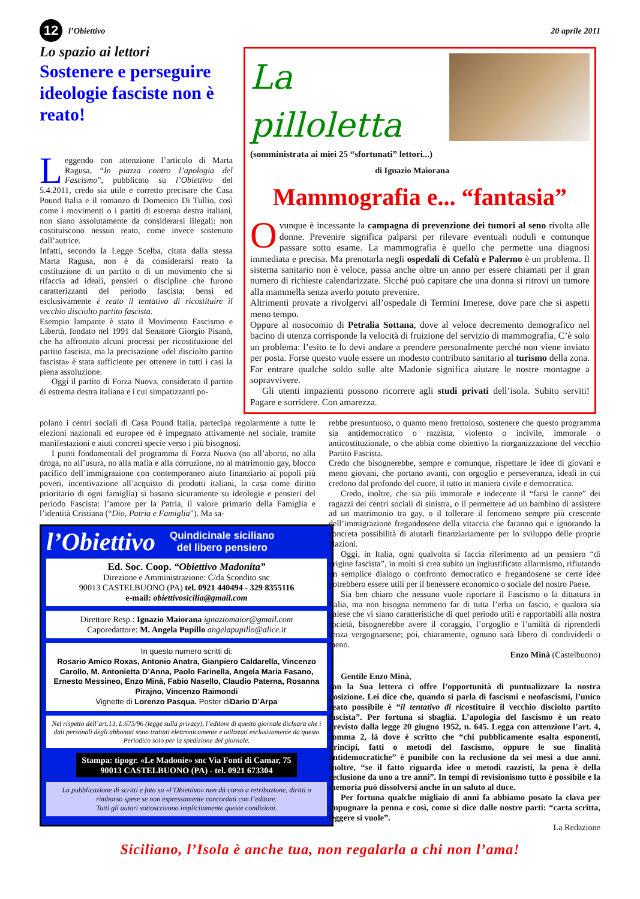12
l’Obiettivo
20 aprile 2011
Lo spazio ai lettori
Sostenere e perseguire ideologie fasciste non è reato!
Leggendo con attenzione l’articolo di Marta Ragusa, “In piazza contro l’apologia del Fascismo”, pubblicato su l’Obiettivo del 5.4.2011, credo sia utile e corretto precisare che Casa Pound Italia e il romanzo di Domenico Di Tullio, così come i movimenti o i partiti di estrema destra italiani, non siano assolutamente da considerarsi illegali: non costituiscono nessun reato, come invece sostenuto dall’autrice.
Infatti, secondo la Legge Scelba, citata dalla stessa Marta Ragusa, non è da considerarsi reato la costituzione di un partito o di un movimento che si rifaccia ad ideali, pensieri o discipline che furono caratterizzanti del periodo fascista; bensì ed esclusivamente è reato il tentativo di ricostituire il vecchio disciolto partito fascista.
Esempio lampante è stato il Movimento Fascismo e Libertà, fondato nel 1991 dal Senatore Giorgio Pisanò, che ha affrontato alcuni processi per ricostituzione del partito fascista, ma la precisazione «del disciolto partito fascista» è stata sufficiente per ottenere in tutti i casi la piena assoluzione.
Oggi il partito di Forza Nuova, considerato il partito di estrema destra italiana e i cui simpatizzanti po-
La pilloletta
(somministrata ai miei 25 “sfortunati” lettori...)
di Ignazio Maiorana
Mammografia e... “fantasia”
Ovunque è incessante la campagna di prevenzione dei tumori al seno rivolta alle donne. Prevenire significa palparsi per rilevare eventuali noduli e comunque passare sotto esame. La mammografia è quello che permette una diagnosi immediata e precisa. Ma prenotarla negli ospedali di Cefalù e Palermo è un problema. Il sistema sanitario non è veloce, passa anche oltre un anno per essere chiamati per il gran numero di richieste calendarizzate. Sicché può capitare che una donna si ritrovi un tumore alla mammella senza averlo potuto prevenire.
Altrimenti provate a rivolgervi all’ospedale di Termini Imerese, dove pare che si aspetti meno tempo.
Oppure al nosocomio di Petralia Sottana, dove al veloce decremento demografico nel bacino di utenza corrisponde la velocità di fruizione del servizio di mammografia. C’è solo un problema: l’esito te lo devi andare a prendere personalmente perché non viene inviato per posta. Forse questo vuole essere un modesto contributo sanitario al turismo della zona. Far entrare qualche soldo sulle alte Madonie significa aiutare le nostre montagne a sopravvivere.
Gli utenti impazienti possono ricorrere agli studi privati dell’isola. Subito serviti! Pagare e sorridere. Con amarezza.
polano i centri sociali di Casa Pound Italia, partecipa regolarmente a tutte le elezioni nazionali ed europee ed è impegnato attivamente nel sociale, tramite manifestazioni e aiuti concreti specie verso i più bisognosi.
I punti fondamentali del programma di Forza Nuova (no all’aborto, no alla droga, no all’usura, no alla mafia e alla corruzione, no al matrimonio gay, blocco pacifico dell’immigrazione con contemporaneo aiuto finanziario ai popoli più poveri, incentivazione all’acquisto di prodotti italiani, la casa come diritto prioritario di ogni famiglia) si basano sicuramente su ideologie e pensieri del periodo Fascista: l’amore per la Patria, il valore primario della Famiglia e l’identità Cristiana (“Dio, Patria e Famiglia”). Ma sa-
l’Obiettivo Quindicinale siciliano
del libero pensiero
Ed. Soc. Coop. “Obiettivo Madonita”
Direzione e Amministrazione: C/da Scondito snc
90013 CASTELBUONO (PA) tel. 0921 440494 - 329 8355116
e-mail: obiettivosicilia@gmail.com
Direttore Resp.: Ignazio Maiorana ignaziomaior@gmail.com
Caporedattore: M. Angela Pupillo angelapupillo@alice.it
In questo numero scritti di:
Rosario Amico Roxas, Antonio Anatra, Gianpiero Caldarella, Vincenzo Carollo, M. Antonietta D’Anna, Paolo Farinella, Angela Maria Fasano, Ernesto Messineo, Enzo Minà, Fabio Nasello, Claudio Paterna, Rosanna Pirajno, Vincenzo Raimondi
Vignette di Lorenzo Pasqua. Poster diDario D’Arpa
Nel rispetto dell’art.13, L.675/96 (legge sulla privacy), l’editore di questo giornale dichiara che i dati personali degli abbonati sono trattati elettronicamente e utilizzati esclusivamente da questo Periodico solo per la spedizione del giornale.
Stampa: tipogr. «Le Madonie» snc Via Fonti di Camar, 75
90013 CASTELBUONO (PA) - tel. 0921 673304
La pubblicazione di scritti e foto su «l’Obiettivo» non dà corso a retribuzione, diritti o rimborso spese se non espressamente concordati con l’editore.
Tutti gli autori sottoscrivono implicitamente queste condizioni.
rebbe presuntuoso, o quanto meno frettoloso, sostenere che questo programma sia antidemocratico o razzista, violento o incivile, immorale o anticostituzionale, o che abbia come obiettivo la riorganizzazione del vecchio Partito Fascista.
Credo che bisognerebbe, sempre e comunque, rispettare le idee di giovani e meno giovani, che portano avanti, con orgoglio e perseveranza, ideali in cui credono dal profondo del cuore, il tutto in maniera civile e democratica.
Credo, inoltre, che sia più immorale e indecente il “farsi le canne” dei ragazzi dei centri sociali di sinistra, o il permettere ad un bambino di assistere ad un matrimonio tra gay, o il tollerare il fenomeno sempre più crescente dell’immigrazione fregandosene della vitaccia che faranno qui e ignorando la concreta possibilità di aiutarli finanziariamente per lo sviluppo delle proprie Nazioni.
Oggi, in Italia, ogni qualvolta si faccia riferimento ad un pensiero “di origine fascista”, in molti si crea subito un ingiustificato allarmismo, rifiutando un semplice dialogo o confronto democratico e fregandosene se certe idee potrebbero essere utili per il benessere economico o sociale del nostro Paese.
Sia ben chiaro che nessuno vuole riportare il Fascismo o la dittatura in Italia, ma non bisogna nemmeno far di tutta l’erba un fascio, e qualora sia palese che vi siano caratteristiche di quel periodo utili e rapportabili alla nostra società, bisognerebbe avere il coraggio, l’orgoglio e l’umiltà di riprenderli senza vergognarsene; poi, chiaramente, ognuno sarà libero di condividerli o meno.
Enzo Minà (Castelbuono)
Gentile Enzo Minà,
con la Sua lettera ci offre l’opportunità di puntualizzare la nostra posizione. Lei dice che, quando si parla di fascismi e neofascismi, l’unico reato possibile è “il tentativo di ricostituire il vecchio disciolto partito fascista”. Per fortuna si sbaglia. L’apologia del fascismo è un reato previsto dalla legge 20 giugno 1952, n. 645. Legga con attenzione l’art. 4, comma 2, là dove è scritto che “chi pubblicamente esalta esponenti, princìpi, fatti o metodi del fascismo, oppure le sue finalità antidemocratiche” è punibile con la reclusione da sei mesi a due anni. Inoltre, “se il fatto riguarda idee o metodi razzisti, la pena è della reclusione da uno a tre anni”. In tempi di revisionismo tutto è possibile e la memoria può dissolversi anche in un saluto al duce.
Per fortuna qualche migliaio di anni fa abbiamo posato la clava per impugnare la penna e così, come si dice dalle nostre parti: “carta scritta, leggere si vuole”.
La Redazione
Siciliano, l’Isola è anche tua, non regalarla a chi non l’ama!